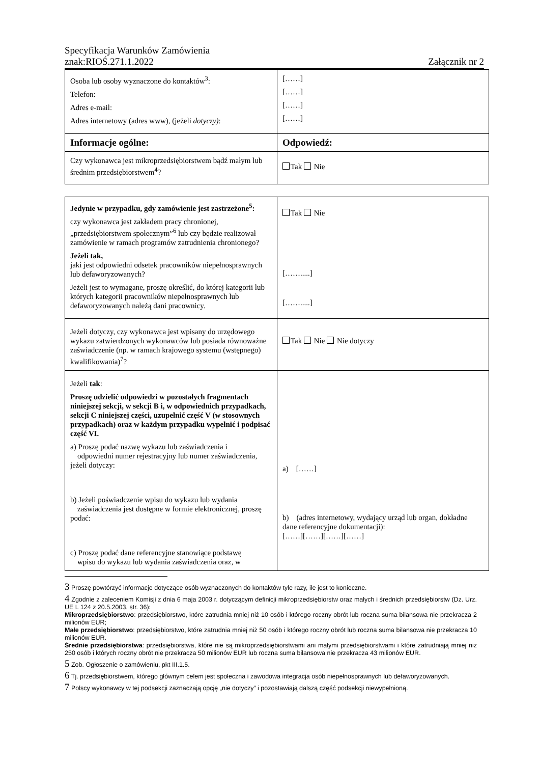Specyfikacja Warunków Zamówienia
znak:RIOŚ.271.1.2022 Załącznik nr 2
| Osoba lub osoby wyznaczone do kontaktów<sup>3</sup>: Telefon: Adres e-mail: Adres internetowy (adres www), (jeżeli dotyczy) : | [……] [……] [……] [……] |
| Informacje ogólne: | Odpowiedź: |
| Czy wykonawca jest mikroprzedsiębiorstwem bądź małym lub średnim przedsiębiorstwem<sup>4</sup>? | Tak Nie |
| Jedynie w przypadku, gdy zamówienie jest zastrzeżone<sup>5</sup>: czy wykonawca jest zakładem pracy chronionej, „przedsiębiorstwem społecznym”<sup>6</sup> lub czy będzie realizował zamówienie w ramach programów zatrudnienia chronionego? Jeżeli tak, jaki jest odpowiedni odsetek pracowników niepełnosprawnych lub defaworyzowanych? Jeżeli jest to wymagane, proszę określić, do której kategorii lub których kategorii pracowników niepełnosprawnych lub defaworyzowanych należą dani pracownicy. | Tak Nie […….....] […….....] |
| Jeżeli dotyczy, czy wykonawca jest wpisany do urzędowego wykazu zatwierdzonych wykonawców lub posiada równoważne zaświadczenie (np. w ramach krajowego systemu (wstępnego) kwalifikowania)<sup>7</sup>? | Tak Nie Nie dotyczy |
| Jeżeli tak : Proszę udzielić odpowiedzi w pozostałych fragmentach niniejszej sekcji, w sekcji B i, w odpowiednich przypadkach, sekcji C niniejszej części, uzupełnić część V (w stosownych przypadkach) oraz w każdym przypadku wypełnić i podpisać część VI. a) Proszę podać nazwę wykazu lub zaświadczenia i odpowiedni numer rejestracyjny lub numer zaświadczenia, jeżeli dotyczy: b) Jeżeli poświadczenie wpisu do wykazu lub wydania zaświadczenia jest dostępne w formie elektronicznej, proszę podać: c) Proszę podać dane referencyjne stanowiące podstawę wpisu do wykazu lub wydania zaświadczenia oraz, w | a) [……] b) (adres internetowy, wydający urząd lub organ, dokładne dane referencyjne dokumentacji): [……][……][……][……] |
3 Proszę powtórzyć informacje dotyczące osób wyznaczonych do kontaktów tyle razy, ile jest to konieczne.
4 Zgodnie z zaleceniem Komisji z dnia 6 maja 2003 r. dotyczącym definicji mikroprzedsiębiorstw oraz małych i średnich przedsiębiorstw (Dz. Urz. UE L 124 z 20.5.2003, str. 36):
Mikroprzedsiębiorstwo: przedsiębiorstwo, które zatrudnia mniej niż 10 osób i którego roczny obrót lub roczna suma bilansowa nie przekracza 2 milionów EUR;
Małe przedsiębiorstwo: przedsiębiorstwo, które zatrudnia mniej niż 50 osób i którego roczny obrót lub roczna suma bilansowa nie przekracza 10 milionów EUR.
Średnie przedsiębiorstwa: przedsiębiorstwa, które nie są mikroprzedsiębiorstwami ani małymi przedsiębiorstwami i które zatrudniają mniej niż 250 osób i których roczny obrót nie przekracza 50 milionów EUR lub roczna suma bilansowa nie przekracza 43 milionów EUR.
5 Zob. Ogłoszenie o zamówieniu, pkt III.1.5.
6 Tj. przedsiębiorstwem, którego głównym celem jest społeczna i zawodowa integracja osób niepełnosprawnych lub defaworyzowanych.
7 Polscy wykonawcy w tej podsekcji zaznaczają opcję „nie dotyczy” i pozostawiają dalszą część podsekcji niewypełnioną.